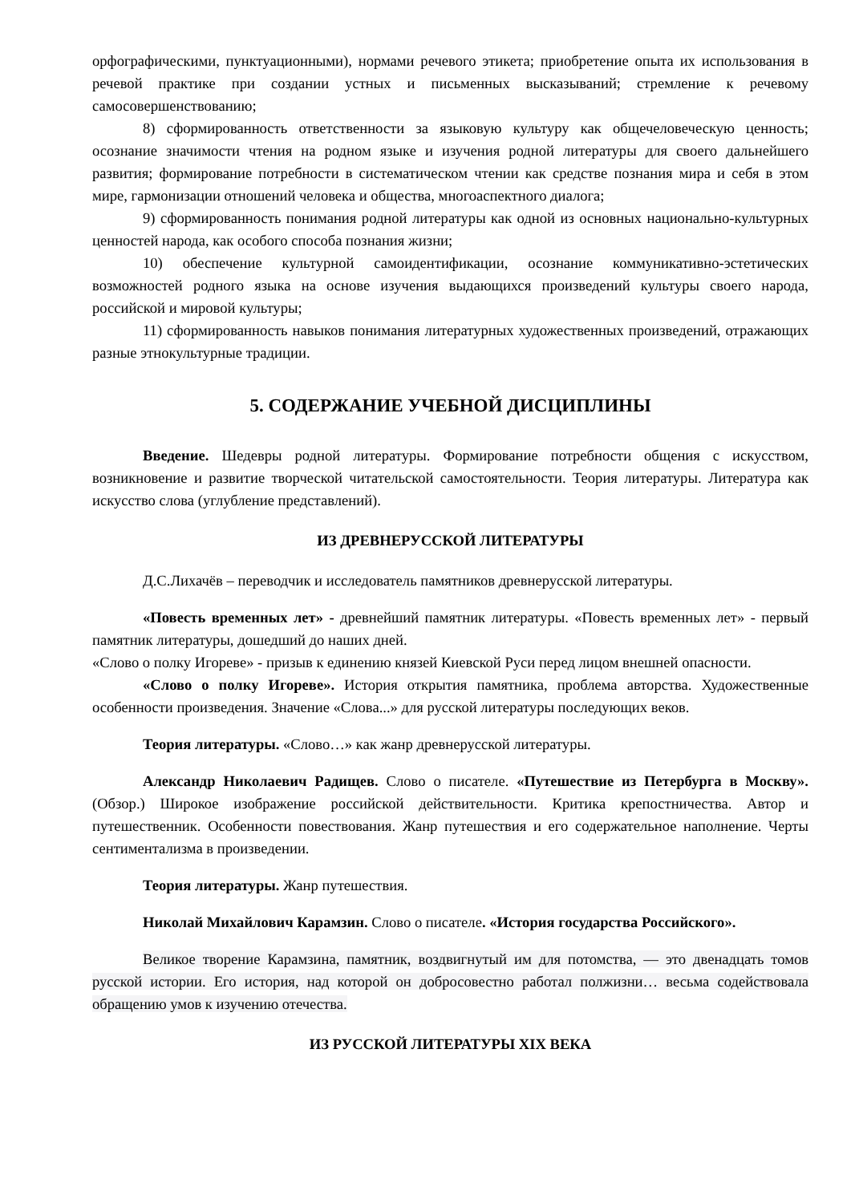орфографическими, пунктуационными), нормами речевого этикета; приобретение опыта их использования в речевой практике при создании устных и письменных высказываний; стремление к речевому самосовершенствованию;
8) сформированность ответственности за языковую культуру как общечеловеческую ценность; осознание значимости чтения на родном языке и изучения родной литературы для своего дальнейшего развития; формирование потребности в систематическом чтении как средстве познания мира и себя в этом мире, гармонизации отношений человека и общества, многоаспектного диалога;
9) сформированность понимания родной литературы как одной из основных национально-культурных ценностей народа, как особого способа познания жизни;
10) обеспечение культурной самоидентификации, осознание коммуникативно-эстетических возможностей родного языка на основе изучения выдающихся произведений культуры своего народа, российской и мировой культуры;
11) сформированность навыков понимания литературных художественных произведений, отражающих разные этнокультурные традиции.
5. СОДЕРЖАНИЕ УЧЕБНОЙ ДИСЦИПЛИНЫ
Введение. Шедевры родной литературы. Формирование потребности общения с искусством, возникновение и развитие творческой читательской самостоятельности. Теория литературы. Литература как искусство слова (углубление представлений).
ИЗ ДРЕВНЕРУССКОЙ ЛИТЕРАТУРЫ
Д.С.Лихачёв – переводчик и исследователь памятников древнерусской литературы.
«Повесть временных лет» - древнейший памятник литературы. «Повесть временных лет» - первый памятник литературы, дошедший до наших дней.
«Слово о полку Игореве» - призыв к единению князей Киевской Руси перед лицом внешней опасности.
«Слово о полку Игореве». История открытия памятника, проблема авторства. Художественные особенности произведения. Значение «Слова...» для русской литературы последующих веков.
Теория литературы. «Слово…» как жанр древнерусской литературы.
Александр Николаевич Радищев. Слово о писателе. «Путешествие из Петербурга в Москву». (Обзор.) Широкое изображение российской действительности. Критика крепостничества. Автор и путешественник. Особенности повествования. Жанр путешествия и его содержательное наполнение. Черты сентиментализма в произведении.
Теория литературы. Жанр путешествия.
Николай Михайлович Карамзин. Слово о писателе. «История государства Российского».
Великое творение Карамзина, памятник, воздвигнутый им для потомства, — это двенадцать томов русской истории. Его история, над которой он добросовестно работал полжизни… весьма содействовала обращению умов к изучению отечества.
ИЗ РУССКОЙ ЛИТЕРАТУРЫ XIX ВЕКА